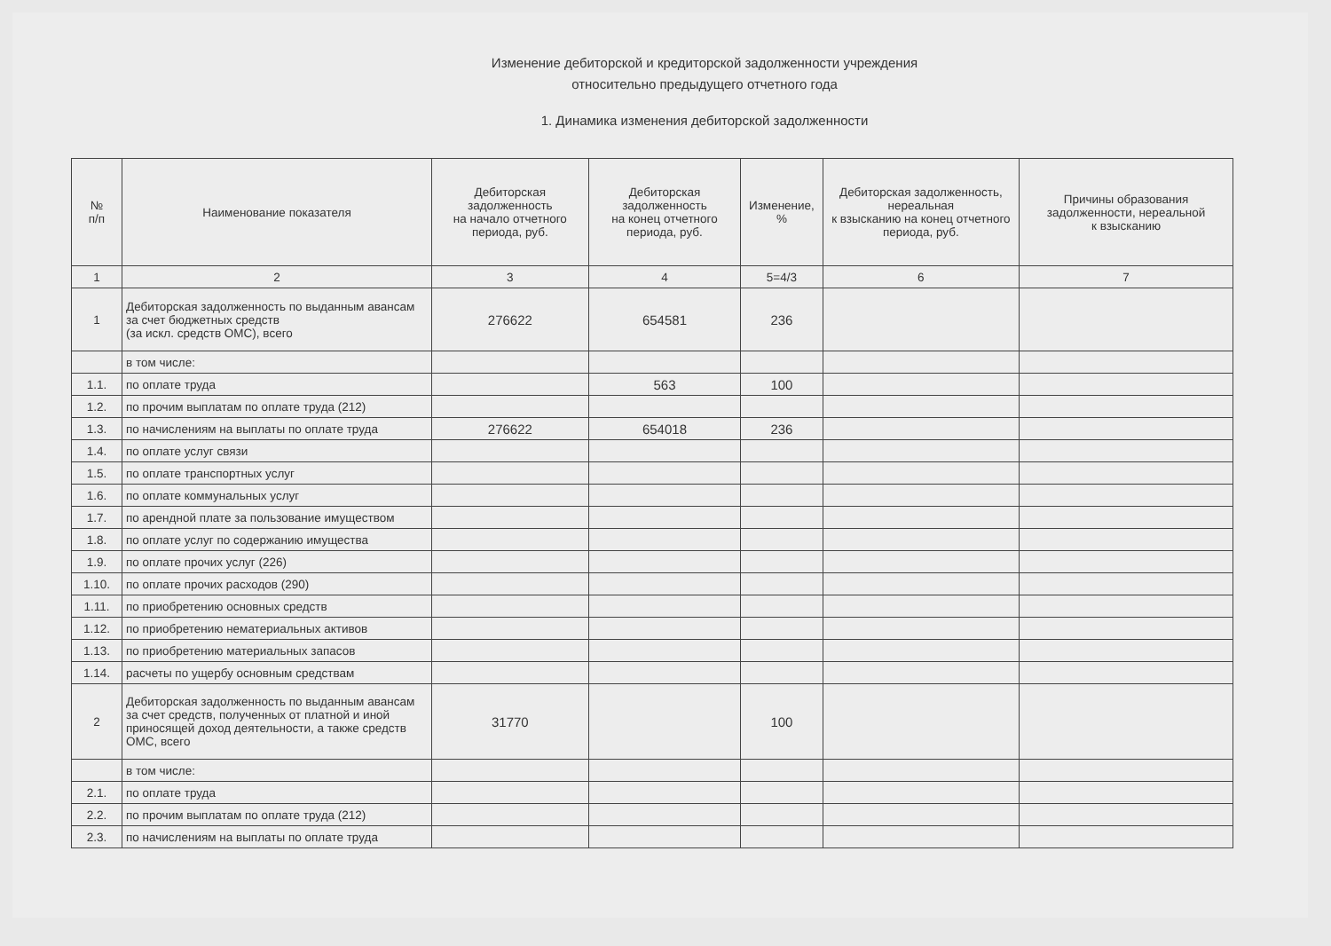Изменение дебиторской и кредиторской задолженности учреждения
относительно предыдущего отчетного года
1. Динамика изменения дебиторской задолженности
| № п/п | Наименование показателя | Дебиторская задолженность на начало отчетного периода, руб. | Дебиторская задолженность на конец отчетного периода, руб. | Изменение, % | Дебиторская задолженность, нереальная к взысканию на конец отчетного периода, руб. | Причины образования задолженности, нереальной к взысканию |
| --- | --- | --- | --- | --- | --- | --- |
| 1 | 2 | 3 | 4 | 5=4/3 | 6 | 7 |
| 1 | Дебиторская задолженность по выданным авансам за счет бюджетных средств (за искл. средств ОМС), всего | 276622 | 654581 | 236 | | |
| | в том числе: | | | | | |
| 1.1. | по оплате труда | | 563 | 100 | | |
| 1.2. | по прочим выплатам по оплате труда (212) | | | | | |
| 1.3. | по начислениям на выплаты по оплате труда | 276622 | 654018 | 236 | | |
| 1.4. | по оплате услуг связи | | | | | |
| 1.5. | по оплате транспортных услуг | | | | | |
| 1.6. | по оплате коммунальных услуг | | | | | |
| 1.7. | по арендной плате за пользование имуществом | | | | | |
| 1.8. | по оплате услуг по содержанию имущества | | | | | |
| 1.9. | по оплате прочих услуг (226) | | | | | |
| 1.10. | по оплате прочих расходов (290) | | | | | |
| 1.11. | по приобретению основных средств | | | | | |
| 1.12. | по приобретению нематериальных активов | | | | | |
| 1.13. | по приобретению материальных запасов | | | | | |
| 1.14. | расчеты по ущербу основным средствам | | | | | |
| 2 | Дебиторская задолженность по выданным авансам за счет средств, полученных от платной и иной приносящей доход деятельности, а также средств ОМС, всего | 31770 | | 100 | | |
| | в том числе: | | | | | |
| 2.1. | по оплате труда | | | | | |
| 2.2. | по прочим выплатам по оплате труда (212) | | | | | |
| 2.3. | по начислениям на выплаты по оплате труда | | | | | |